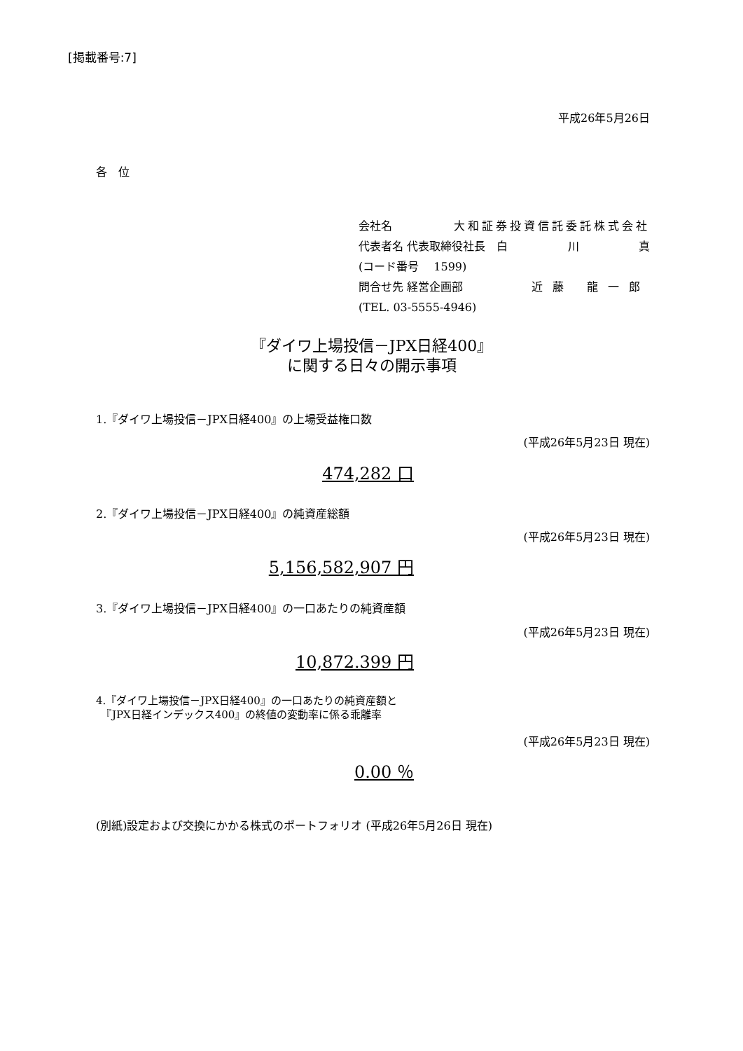[掲載番号:7]
平成26年5月26日
各　位
会社名 大和証券投資信託委託株式会社
代表者名 代表取締役社長　白 川 真
(コード番号　 1599)
問合せ先 経営企画部 近藤 龍一郎
(TEL. 03-5555-4946)
『ダイワ上場投信－JPX日経400』
に関する日々の開示事項
1.『ダイワ上場投信－JPX日経400』の上場受益権口数
(平成26年5月23日 現在)
474,282 口
2.『ダイワ上場投信－JPX日経400』の純資産総額
(平成26年5月23日 現在)
5,156,582,907 円
3.『ダイワ上場投信－JPX日経400』の一口あたりの純資産額
(平成26年5月23日 現在)
10,872.399 円
4.『ダイワ上場投信－JPX日経400』の一口あたりの純資産額と
　『JPX日経インデックス400』の終値の変動率に係る乖離率
(平成26年5月23日 現在)
0.00 ％
(別紙)設定および交換にかかる株式のポートフォリオ (平成26年5月26日 現在)